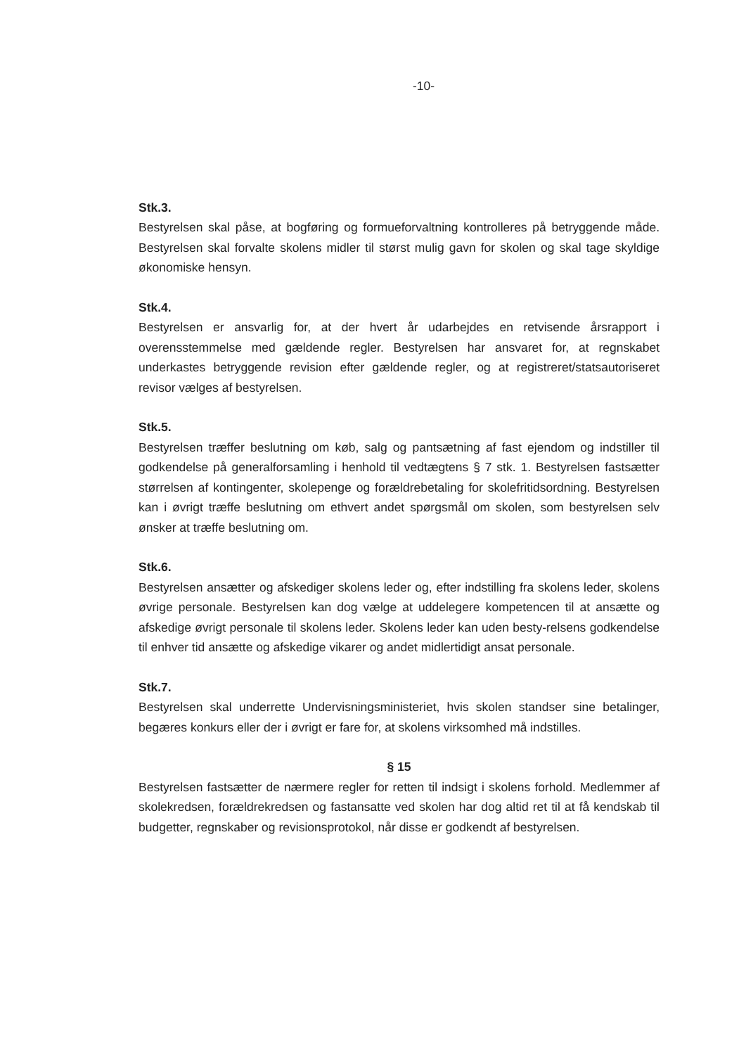-10-
Stk.3.
Bestyrelsen skal påse, at bogføring og formueforvaltning kontrolleres på betryggende måde. Bestyrelsen skal forvalte skolens midler til størst mulig gavn for skolen og skal tage skyldige økonomiske hensyn.
Stk.4.
Bestyrelsen er ansvarlig for, at der hvert år udarbejdes en retvisende årsrapport i overensstemmelse med gældende regler. Bestyrelsen har ansvaret for, at regnskabet underkastes betryggende revision efter gældende regler, og at registreret/statsautoriseret revisor vælges af bestyrelsen.
Stk.5.
Bestyrelsen træffer beslutning om køb, salg og pantsætning af fast ejendom og indstiller til godkendelse på generalforsamling i henhold til vedtægtens § 7 stk. 1. Bestyrelsen fastsætter størrelsen af kontingenter, skolepenge og forældrebetaling for skolefritidsordning. Bestyrelsen kan i øvrigt træffe beslutning om ethvert andet spørgsmål om skolen, som bestyrelsen selv ønsker at træffe beslutning om.
Stk.6.
Bestyrelsen ansætter og afskediger skolens leder og, efter indstilling fra skolens leder, skolens øvrige personale. Bestyrelsen kan dog vælge at uddelegere kompetencen til at ansætte og afskedige øvrigt personale til skolens leder. Skolens leder kan uden besty-relsens godkendelse til enhver tid ansætte og afskedige vikarer og andet midlertidigt ansat personale.
Stk.7.
Bestyrelsen skal underrette Undervisningsministeriet, hvis skolen standser sine betalinger, begæres konkurs eller der i øvrigt er fare for, at skolens virksomhed må indstilles.
§ 15
Bestyrelsen fastsætter de nærmere regler for retten til indsigt i skolens forhold. Medlemmer af skolekredsen, forældrekredsen og fastansatte ved skolen har dog altid ret til at få kendskab til budgetter, regnskaber og revisionsprotokol, når disse er godkendt af bestyrelsen.